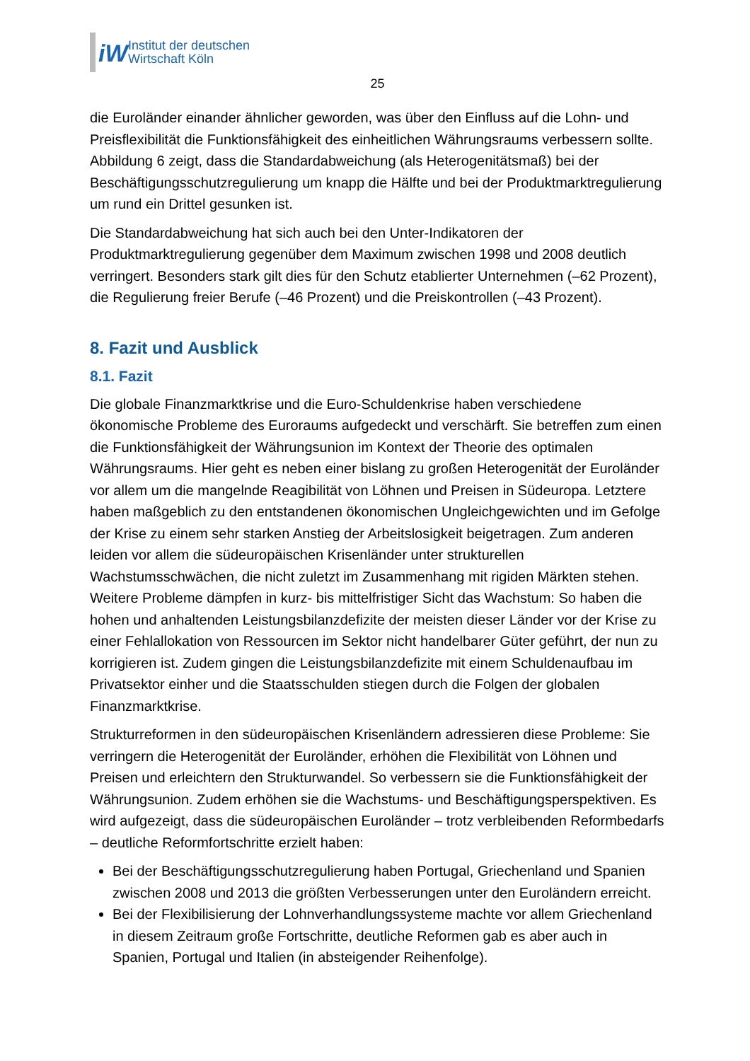iW
Institut der deutschen
Wirtschaft Köln
25
die Euroländer einander ähnlicher geworden, was über den Einfluss auf die Lohn- und Preisflexibilität die Funktionsfähigkeit des einheitlichen Währungsraums verbessern sollte. Abbildung 6 zeigt, dass die Standardabweichung (als Heterogenitätsmaß) bei der Beschäftigungsschutzregulierung um knapp die Hälfte und bei der Produktmarktregulierung um rund ein Drittel gesunken ist.
Die Standardabweichung hat sich auch bei den Unter-Indikatoren der Produktmarktregulierung gegenüber dem Maximum zwischen 1998 und 2008 deutlich verringert. Besonders stark gilt dies für den Schutz etablierter Unternehmen (–62 Prozent), die Regulierung freier Berufe (–46 Prozent) und die Preiskontrollen (–43 Prozent).
8. Fazit und Ausblick
8.1. Fazit
Die globale Finanzmarktkrise und die Euro-Schuldenkrise haben verschiedene ökonomische Probleme des Euroraums aufgedeckt und verschärft. Sie betreffen zum einen die Funktionsfähigkeit der Währungsunion im Kontext der Theorie des optimalen Währungsraums. Hier geht es neben einer bislang zu großen Heterogenität der Euroländer vor allem um die mangelnde Reagibilität von Löhnen und Preisen in Südeuropa. Letztere haben maßgeblich zu den entstandenen ökonomischen Ungleichgewichten und im Gefolge der Krise zu einem sehr starken Anstieg der Arbeitslosigkeit beigetragen. Zum anderen leiden vor allem die südeuropäischen Krisenländer unter strukturellen Wachstumsschwächen, die nicht zuletzt im Zusammenhang mit rigiden Märkten stehen. Weitere Probleme dämpfen in kurz- bis mittelfristiger Sicht das Wachstum: So haben die hohen und anhaltenden Leistungsbilanzdefizite der meisten dieser Länder vor der Krise zu einer Fehlallokation von Ressourcen im Sektor nicht handelbarer Güter geführt, der nun zu korrigieren ist. Zudem gingen die Leistungsbilanzdefizite mit einem Schuldenaufbau im Privatsektor einher und die Staatsschulden stiegen durch die Folgen der globalen Finanzmarktkrise.
Strukturreformen in den südeuropäischen Krisenländern adressieren diese Probleme: Sie verringern die Heterogenität der Euroländer, erhöhen die Flexibilität von Löhnen und Preisen und erleichtern den Strukturwandel. So verbessern sie die Funktionsfähigkeit der Währungsunion. Zudem erhöhen sie die Wachstums- und Beschäftigungsperspektiven. Es wird aufgezeigt, dass die südeuropäischen Euroländer – trotz verbleibenden Reformbedarfs – deutliche Reformfortschritte erzielt haben:
Bei der Beschäftigungsschutzregulierung haben Portugal, Griechenland und Spanien zwischen 2008 und 2013 die größten Verbesserungen unter den Euroländern erreicht.
Bei der Flexibilisierung der Lohnverhandlungssysteme machte vor allem Griechenland in diesem Zeitraum große Fortschritte, deutliche Reformen gab es aber auch in Spanien, Portugal und Italien (in absteigender Reihenfolge).